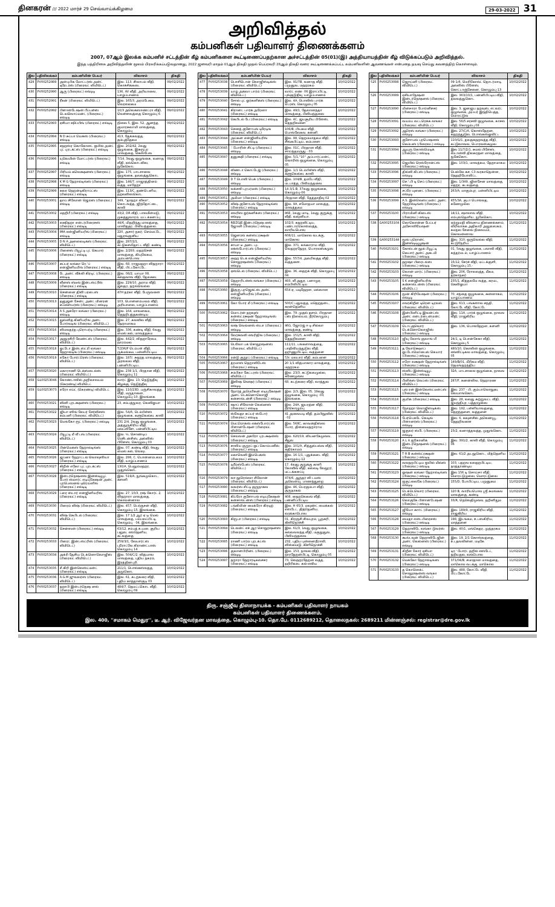தினகரன் /// 2022 மார்ச் 29 செவ்வாய்க்கிழமை
29-03-2022 31
அறிவித்தல்
கம்பனிகள் பதிவாளர் திணைக்களம்
2007, 07ஆம் இலக்க கம்பனிச் சட்டத்தின் கீழ் கம்பனிகளை கூட்டிணைப்பதற்கான அச்சட்டத்தின் 05(01)(இ) அத்தியாயத்தின் கீழ் விடுக்கப்படும் அறிவித்தல்.
இந்த பத்திரிகை அறிவித்தலின் மூலம் பிரசுரிக்கப்படுவதானது, 2022 ஜனவரி மாதம் 01ஆம் திகதி முதல் பெப்ரவரி 28ஆம் திகதி வரை கூட்டிணைக்கப்பட்ட கம்பனிகளின் ஆவணங்கள் என்பதை தயவு செய்து கவனத்திற் கொள்ளவும்.
| இல | பதிவிலக்கம் | கம்பனியின் பெயர் | விலாசம் | திகதி |
| --- | --- | --- | --- | --- |
| 429 | PV00252989 | அன்புபிக மோட்டர்ஸ் அன்ட் டிரேடர்ஸ் (பிரைவட் லிமிடெட்) | இல. 113, சிலாபம் வீதி, கொச்சிக்கடை | 09/02/2022 |
| 430 | PV00252990 | ஆரு (பிரைவட்) எல்டிடி | 136, AV வீதி, அரியாலை, யாழ்ப்பாணம் | 09/02/2022 |
| 431 | PV00252991 | ரீகன் (பிரைவட் லிமிடெட்) | இல. 165/3, அரம்பேகம, வெரல்லகம | 09/02/2022 |
| 432 | PV00252992 | பிளான்டேஷன் பீப்பள்ஸ் டெவலொப்மன்ட் (பிரைவட்) எல்டிடி | 10/3 அலெக்ஸாண்ட்ரா வீதி, வெள்ளவத்தை கொழும்பு 6 | 09/02/2022 |
| 433 | PV00252993 | ஏசியா ஷிப்பிங் (பிரைவட்) எல்டிடி | நிலை 5, இல. 52, ஆனந்த குமாரசுவாமி மாவத்தை, கொழும்பு | 09/02/2022 |
| 434 | PV00252994 | N D சுப்பா மெக்ஸ் (பிரைவட்) எல்டிடி | 413, தேக்கவத்த, தம்புத்தேகம | 09/02/2022 |
| 435 | PV00252995 | சஹஸ்ர கொகோனட் ஒயில் அன்ட் புட் புரடக்ட்ஸ் (பிரைவட்) எல்டிடி | இல. 202/42, 2வது ஒழுங்கை, இசுருபுர மாவத்தை, கெஸ்பேவ | 09/02/2022 |
| 436 | PV00252996 | யுவெயின் மோட்டர்ஸ் (பிரைவட்) எல்டிடி | 7/14, 3வது ஒழுங்கை, வனாத வீதி, கங்கொடவில, நுகேகொட | 09/02/2022 |
| 437 | PV00252997 | பிரியம் கலெக்ஷன்ஸ் (பிரைவட்) எல்டிடி | இல. 175, பாடசாலை ஒழுங்கை, தலவத்துகொட | 09/02/2022 |
| 438 | PV00252998 | K M G ஹோல்டிங்ஸ் (பிரைவட்) எல்டிடி | இல. 146/7, ராஜரத்தினம் வத்த, மாஹோ | 09/02/2022 |
| 439 | PV00252999 | கவர ஹென்டிகிராப்ட்ஸ் (பிரைவட்) எல்டிடி | இல. 113/C, தண்டெனிய, ஹலவிஸகொட | 09/02/2022 |
| 440 | PV00253001 | தாய் சிலோன் ஜெம்ஸ் (பிரைவட்) எல்டிடி | 349, ''தாஹா விலா', கொடவத்த, ஜிந்தோட்டை, காலி | 09/02/2022 |
| 441 | PV00253002 | மஹிபீ (பிரைவட்) எல்டிடி | 43/2, DR வீதி, பாலமீன்மடு, முகத்துவாரம், மட்டக்களப்பு | 09/02/2022 |
| 442 | PV00253003 | லஷிஹா என்டர்பிரைசஸ் (பிரைவட்) எல்டிடி | 44/6, மிஹிந்து மாவத்தை, மாவித்தர, பிலியந்தலை. | 09/02/2022 |
| 443 | PV00253004 | IMA என்ஜினியரிங் (பிரைவட்) எல்டிடி | 220, அசார் நகர், செம்மட்டே, மதுரங்குளிய | 09/02/2022 |
| 444 | PV00253005 | D N A அனலைடிக்ஸ் (பிரைவட் லிமிடெட்) | இல. 287/2/1, கட்டுகஸ்தோட்ட வீதி, கண்டி | 09/02/2022 |
| 445 | PV00253006 | பிளைஸ் பியூட்டி புட் கெயார் (பிரைவட்) எல்டிடி | இல. 2/293, மஹசென் மாவத்தை, கியுலேகம, அம்பன்பொல. | 09/02/2022 |
| 446 | PV00253007 | சுப்பர் லங்கா ரெ.'ப் என்ஜினியரிங் (பிரைவட்) எல்டிடி | இல. 68, ராஜமஹா விஹாரா வீதி, பிட்டகோட்டே. | 09/02/2022 |
| 447 | PV00253008 | டே அன்ட் வீக்லி கிரடிட் (பிரைவட்) எல்டிடி | இல. 08/2, யாயா 08, கல்தலாவ வீதி, தேவகல. | 09/02/2022 |
| 448 | PV00253009 | வீனஸ் ஸ்டீல் இன்டஸ்ட்ரீஸ் (பிரைவட்) எல்டிடி | இல. 229/10, அராம வீதி, ஜல்தர, ஹங்வெல்ல | 09/02/2022 |
| 449 | PV00253010 | சென்னை திவி பரடைஸ் (பிரைவட்) எல்டிடி | 47H தர்கா வீதி, பேருவளை | 09/02/2022 |
| 450 | PV00253013 | தனுஜன் சேன்ட் அன்ட் மினரன் சப்ளையர்ஸ் (பிரைவட்) எல்டிடி | 103, பொன்னம்பலம் வீதி, அரியாலை, யாழ்ப்பாணம் | 09/02/2022 |
| 451 | PV00253014 | A S அக்ரோ லங்கா (பிரைவட்) எல்டிடி | இல. 164, மாவனகம, தெஹிபத்தகண்டிய | 09/02/2022 |
| 452 | PV00253015 | துல்னித் கினியரிங் அன்ட் போர்வடிங் (பிரைவட் லிமிடெட்) | இல. 27, கலவில வீதி, ஹோமாகம | 09/02/2022 |
| 453 | PV00253016 | விமலதர்த புரொபர்டி (பிரைவட்) எல்டிடி | இல. 336, கண்டி வீதி, 6வது மைல் கல், மாவத்தகம | 09/02/2022 |
| 454 | PV00253017 | அனுரசிரி லேண்ட்ஸ் (பிரைவட் லிமிடெட்) | இல. 442/2, விஹாரேகம, நாரம்மல | 09/02/2022 |
| 455 | PV00253018 | ஓட்டோ இன்டஸ்ட்ரி லங்கா ஹோல்டிங் (பிரைவட்) எல்டிடி | T/236/F டெம்பள் வீதி, ருக்மல்கம, பன்னிபிட்டிய. | 09/02/2022 |
| 456 | PV00253019 | எகோ போர்ட்ரெஸ் (பிரைவட் லிமிடெட்) | இல. 187/, சுஹத மாவத்தை, அரவ்வல வீதி, பன்னிபிட்டிய., | 09/02/2022 |
| 457 | PV00253020 | மகாராணி டெக்ஸ்டைல்ஸ் (பிரைவட் லிமிடெட்) | இல. 238 1/1, பிரதான வீதி, கொழும்பு 11 | 09/02/2022 |
| 458 | GL00253046 | கோண்டாவில் அறிவாலயம் (கெரண்டி) லிமிடெட் | வார்ட் இல. 13, நெடுந்தீவு கிழக்கு, நெடுந்தீவு | 10/02/2022 |
| 459 | GL00253073 | எரோ எய்ட் (கெரண்டி) லிமிடெட் | இல. 110/23D, பஞ்சிகாவத்த வீதி, மருதானை, கொழும்பு-10, இலங்கை | 10/02/2022 |
| 460 | PV00253021 | வினி புரடக்ஷன்ஸ் (பிரைவட்) எல்டிடி | 23, சம்பத்நுவர, வெலிஓயா | 10/02/2022 |
| 461 | PV00253022 | ஜியா ஸிங் லேபர் சேர்விசஸ் கம்பனி (பிரைவட் லிமிடெட்) | இல. 54/A, டெம்பிள்ஸ் ஒழுங்கை, களுவெல்ல, காலி | 10/02/2022 |
| 462 | PV00253023 | மெங்கோ ரூட் (பிரைவட்) எல்டிடி | 231 2/4, 2வது ஒழுங்கை, அத்துருகிரிய வீதி, மலபள்ளே, பன்னிபிட்டிய | 10/02/2022 |
| 463 | PV00253024 | பியூட்டி மீ லீ பங் (பிரைவட் லிமிடெட்) | இல. ½, சொண்டிப் ரெசிடன்சிஸ், அல்விஸ் பிளேஸ், கொழும்பு 03 | 10/02/2022 |
| 464 | PV00253025 | பின்மெக்ஸ் ஹோல்டிங்ஸ் (பிரைவட்) எல்டிடி | இல. 07, கண்டி வீதி, 9வது மைல் கல், வெவுட | 10/02/2022 |
| 465 | PV00253026 | ஜப்னா ஹோட்டல் லொவுஸியா (பிரைவட்) எல்டிடி | இல. 286, C. பொன்னம்பலம் வீதி, யாழ்ப்பாணம் | 10/02/2022 |
| 466 | PV00253027 | கிறீன் எகோ புட் புரடக்ட்ஸ் (பிரைவட்) எல்டிடி | 130/A, பெலும்மஹர, முதுங்கொட | 10/02/2022 |
| 467 | PV00253028 | இன்டர்நெஷனல் இன்ஸ்டியூட் போர் ஸ்மார்ட் எடியுகேஷன் அன்ட் புரபெஸனல் டிரெய்னிங் (பிரைவட்) எல்டிடி | இல. 519/A, நுங்கமுகொட, களனி | 10/02/2022 |
| 468 | PV00253029 | ட்ரை ஸ்டார் என்ஜினியரிங் (பிரைவட்) எல்டிடி | இல. 27, 10/3, ரஷ் கோர்ட் 2, விஹாரா மாவத்தை, கொலன்னாவ | 10/02/2022 |
| 469 | PV00253030 | பிரைம் விஷ் (பிரைவட் லிமிடெட்) | இல. 457, பெர்குசன் வீதி, கொழும்பு-15, இலங்கை. | 10/02/2022 |
| 470 | PV00253031 | விஷ் கெபிடல் (பிரைவட் லிமிடெட்) | இல. 17 1/2 ஆர் ஏ டி மெல் மாவத்தை, பம்பலப்பிட்டி, கொழும்பு - 04, இலங்கை. | 10/02/2022 |
| 471 | PV00253032 | சென்ஸன் (பிரைவட்) எல்டிடி | 63/12, சம்பத் உயன, சூரிய பலுவ, எல்தெனிய, கடவத்தை | 10/02/2022 |
| 472 | PV00253033 | பிரைட் இன்டஸ்ட்ரிஸ் (பிரைவட் லிமிடெட்) | 259/3/1, லேயார்ட்ஸ் புரோட்வே கிராண்ட்பாஸ் கொழும்பு 14 | 10/02/2022 |
| 473 | PV00253034 | அக்ரி தேசிய டெக்னொலொஜிஸ் (பிரைவட் லிமிடெட்) | இல. 504/C/2, வித்யால மாவத்தை, புதிய நகரம், இரத்தினபுரி. | 10/02/2022 |
| 474 | PV00253035 | சீ.கிரி இன்வெஸ்ட்மன்ட் (பிரைவட்) எல்டிடி | 211/1, பொல்கஸ்வத்த, அமுகொட | 10/02/2022 |
| 475 | PV00253036 | A.G.M ஜுவலர்ஸ் (பிரைவட் லிமிடெட்) | இல. 61, கடற்கரை வீதி, புதிய காத்தான்குடி 03 | 10/02/2022 |
| 476 | PV00253037 | ஹாபி இன்டர்நெஷ னல் (பிரைவட்) எல்டிடி | 484/7, தெமட்டகொட வீதி, கொழும்பு 09 | 10/02/2022 |
| இல | பதிவிலக்கம் | கம்பனியின் பெயர் | விலாசம் | திகதி |
| --- | --- | --- | --- | --- |
| 477 | PV00253038 | பொசிடொன் லொஜிஸ்டிக்ஸ் (பிரைவட் லிமிடெட்) | இல. 91/7B, வனாத வீதி, பமுனுவ, மஹரகம | 10/02/2022 |
| 478 | PV00253039 | யாழ் அக்வா பார்ம் (பிரைவட் லிமிடெட்) | வார்ட் எண்- 06 இராப்பிட்டி, புங்குடுதீவு, யாழ்ப்பாணம் | 10/02/2022 |
| 479 | PV00253040 | சோல் புட் ஓர்கனிக்ஸ் (பிரைவட்) எல்டிடி | இல. 4A, பொலிஸ் பார்க் டெரஸ், கொழும்பு 05 | 10/02/2022 |
| 480 | PV00253041 | கிரான்ட் பார்க் அரேனா (பிரைவட்) எல்டிடி | இல. 49/1, தேவானந்தா மாவத்தை, பிலியந்தலை | 10/02/2022 |
| 481 | PV00253042 | கெபிடல் பே (பிரைவட்) எல்டிடி | இல. 4C, ஜயசூரிய பிளேஸ், தெஹிவளை | 10/02/2022 |
| 482 | PV00253043 | செனத் குளோபல் டிரேடிங் (பிரைவட் லிமிடெட்) | 106/B, பியகம வீதி, பொல்லேகல, களனி. | 10/02/2022 |
| 483 | PV00253044 | அய்கன் என்ஜினியரிங் (பிரைவட்) எல்டிடி | இல. 98, ஹெம்மாதகம வீதி, சிங்கபிட்டிய, கம்பளை | 10/02/2022 |
| 484 | PV00253045 | .'.போரின் சிட்டி (பிரைவட்) எல்டிடி | இல. 01C, பிரதான வீதி, சாய்ந்தமருது - 03 | 10/02/2022 |
| 485 | PV00253047 | தனுக்ஷி (பிரைவட்) எல்டிடி | இல. 5/1,''10'' அப்பார்ட்மன்ட், லொரிஸ் ஒழுங்கை, கொழும்பு 05 | 10/02/2022 |
| 486 | PV00253048 | லிண்டா கொட்டேஜ் (பிரைவட்) எல்டிடி | இல. 1/1 டெம்பிள்ஸ் வீதி, களுவெல்ல, காலி | 10/02/2022 |
| 487 | PV00253049 | D T பொலி பெக் (பிரைவட்) எல்டிடி | இல. 104/B, தம்பே வீதி, மடபாத்த, பிலியந்தலை. | 10/02/2022 |
| 488 | PV00253050 | லக்சவி புரபர்டீஸ் (பிரைவட்) எல்டிடி | 14-3/1-B, 37வது ஒழுங்கை, கொழும்பு-06 | 10/02/2022 |
| 489 | PV00253051 | அமிமா (பிரைவட்) எல்டிடி | பிரதான வீதி, தேத்தாதீவு-02 | 10/02/2022 |
| 490 | PV00253052 | விஷ் குளோபல் ஹோல்டிங்ஸ் (பிரைவட்) எல்டிடி | இல. 9A, சமோதயா மாவத்த, மாவத்தகம | 10/02/2022 |
| 491 | PV00253053 | எவரிஸ ஓர்கனிக்ஸ் (பிரைவட்) எல்டிடி | 86E, 1வது மாடி, 1வது குறுக்கு வீதி, வவுனியா. | 10/02/2022 |
| 492 | PV00253054 | REIZGJE இன்டர்நெஷ னல் ஜோனி (பிரைவட்) எல்டிடி | 102/3, கஹவிட்டிய, பண்டாரகொஸ்வத்த, வாரியபொல | 10/02/2022 |
| 493 | PV00253055 | ஜெனரல் கன்ஸ்ட்ரக்ஷன் (பிரைவட்) எல்டிடி | 608/11, மாகொல வடக்கு, மாகொல | 10/02/2022 |
| 494 | PV00253056 | சாயா டீ அன்ட் புட் எக்ஸ்போர்ட்ஸ் (பிரைவட்) எல்டிடி | இல. 371, கங்காராம வீதி, வெஹரஹேர, பொரலஸ்கமுவ | 10/02/2022 |
| 495 | PV00253057 | ஹை டெக் என்ஜினியரிங் சொலூஷன்ஸ் (பிரைவட்) எல்டிடி | இல. 557/4, அவரிவத்த வீதி, வத்தளை. | 10/02/2022 |
| 496 | PV00253058 | ஏஸ்டெல் (பிரைவட் லிமிடெட்) | இல. 36, ஹைக் வீதி, கொழும்பு 04 | 10/02/2022 |
| 497 | PV00253059 | ஹொரிடன்ஸ் லங்கா (பிரைவட்) எல்டிடி | 493, வீ-அதுர, பனாமுர, எம்பிலிபிட்டிய | 10/02/2022 |
| 498 | PV00253060 | இகுரு புரஜெக்ட்ஸ் அன்ட் என்ஜினியரிங் (பிரைவட்) எல்டிடி | 654 ஏ, யடிஹேன, மல்வான | 10/02/2022 |
| 499 | PV00253061 | கோ போர் மீ (பிரைவட்) எல்டிடி | 500/C பதுவத்த, மஹெதன்ட, கரன்தெனிய | 10/02/2022 |
| 500 | PV00253062 | மொடர்ன் ஹவுஸ் கன்ஸ்ட்ரக்ஷன் ஹோல்டிங்ஸ் (பிரைவட்) எல்டிடி | இல. 79. முதல் தளம், பிரதான பஸ் நிலையம், நீர்கொழும்பு | 10/02/2022 |
| 501 | PV00253063 | லஷ் வெல்னஸ் ஸ்பா (பிரைவட்) எல்டிடி | 46G, ஜோர்ஜ் ஈ டி சில்வா மாவத்தை, கண்டி | 10/02/2022 |
| 502 | PV00253064 | வேர்க்வலி எவ்ரிதிங் (பிரைவட்) எல்டிடி | இல. 151/5, காலி வீதி, தெஹிவளை | 10/02/2022 |
| 503 | PV00253065 | பெலோ பக் சொலூஷன்ஸ் (பிரைவட் லிமிடெட்) | 111/11, பங்களாவத்தை, பாதிலியந்துடுவ வீதி, ஹுணுபிட்டிய, வத்தளை | 10/02/2022 |
| 504 | PV00253066 | ரன்டு குறூப் (பிரைவட்) எல்டிடி | 53c மலபார் வீதி, கம்பளை | 10/02/2022 |
| 505 | PV00253067 | த்ரமாஸ் ஹொலிடேஸ் (பிரைவட்) எல்டிடி | 20 1/1 வித்யாகார மாவத்தை, மஹரகம | 10/02/2022 |
| 506 | PV00253068 | சம்பிகா கேட்டரஸ் (பிரைவட் லிமிடெட்) | இல. 23/3, கட்டுவலமுல்ல, கணேமுல்ல | 10/02/2022 |
| 507 | PV00253069 | இலிஷ லெஷர் (பிரைவட்) எல்டிடி | 68, கடற்கரை வீதி, வாத்துவ | 10/02/2022 |
| 508 | PV00253070 | நோர்த் அமெரிகன் எடியுகேஷன் அன்ட் டெக்னொலொஜி கன்சால்டன்சி (பிரைவட்) எல்டிடி | இல. 2/3, இல. 05, 19வது ஒழுங்கை, கொழும்பு -03, இலங்கை. | 10/02/2022 |
| 509 | PV00253071 | ஷாப் சிலோன் வெல்னஸ் (பிரைவட்) எல்டிடி | இல. 24A, ஜயரத்ன வீதி, நீர்கொழும்பு | 10/02/2022 |
| 510 | PV00253072 | ஸ்வேதா சுப்பர் ஸ்டோர் (பிரைவட்) எல்டிடி | 41 அலையடி வீதி, தம்பிலுவில் - 02 | 10/02/2022 |
| 511 | PV00253074 | மெட்ரொக்ஸ் எக்ஸ்போர்ட்ஸ் பிளான்டேஷன் (பிரைவட் லிமிடெட்) | இல. 568C, காவன்திஸ்ஸ போர, திஸ்ஸமஹாராம | 10/02/2022 |
| 512 | PV00253075 | செய்லன் அக்ரோ புரடக்ஷன்ஸ் (பிரைவட்) எல்டிடி | இல. 620/19, லியனகேமுல்ல, சீதுவ | 10/02/2022 |
| 513 | PV00253076 | சாலிய குறூப் ஒப் கொம்பனீஸ் (பிரைவட்) எல்டிடி | இல. 101/A, சித்துல்பவ்வ வீதி, கதிர்காமம் | 10/02/2022 |
| 514 | PV00253077 | மகாவெலி இம்பெக்ஸ் (பிரைவட்) எல்டிடி | இல. 16-1/1, புதுக்கடை வீதி, கொழும்பு-12 | 10/02/2022 |
| 515 | PV00253078 | டிரீம்ஸ்பேஸ் (பிரைவட் லிமிடெட்) | 17, 4வது குறுக்கு காளி கோவில் வீதி, கல்லடி வேலூர், மட்டக்களப்பு | 10/02/2022 |
| 516 | PV00253079 | லா லுரெல்லா சிலோன் (பிரைவட் லிமிடெட்) | 474/6, ஆந்தர் வி டயஸ் அவென்யு, பாணந்துறை | 10/02/2022 |
| 517 | PV00253080 | லவர்ஸ் சிட்டி குருநாகல (பிரைவட்) எல்டிடி | இல. 46, பெரகும்பா வீதி, குருநாகல் | 10/02/2022 |
| 518 | PV00253081 | கிப்ரோ குளோபல் எடியுகேஷன் கன்சால்டன்ஸ் (பிரைவட்) எல்டிடி | 408, ஹைலெவல் வீதி, பன்னிப்பிட்டிய | 10/02/2022 |
| 519 | PV00253082 | டங்கியின் மைக்ரோ கிரடிற் (பிரைவட்) எல்டிடி | இல. H 65/3, மவுண்ட் மைக்கல் எஸ்டேட், தித்தெனிய, வரக்காபொல | 10/02/2022 |
| 520 | PV00253083 | கிருபா (பிரைவட்) எல்டிடி | 01, கிரஞ்சி சிவபுரம், பூநகரி, கிளிநொச்சி | 10/02/2022 |
| 521 | PV00253084 | டெலன்ட் எச்.ஆர் சொலூஷன்ஸ் (பிரைவட்) எல்டிடி | இல. 61/3, 1வது ஒழுங்கை, கல்வலலந்த வீதி, மகுலுதுவ, பிலியந்தலை. | 10/02/2022 |
| 522 | PV00253085 | ராணி பார்ம் புரடக்ட்ஸ் (பிரைவட்) எல்டிடி | 232, புதிய புன்னைநீராவி, விஸ்வமடு, கிளிநொச்சி | 10/02/2022 |
| 523 | PV00253086 | குவான்பிரின்ட் (பிரைவட்) எல்டிடி | இல. 153, நாவல வீதி, நாரஹேன்பிட்டி, கொழும்பு 05 | 10/02/2022 |
| 524 | PV00253087 | ஹாரா ஹோர்டிகல்ச்சர் (பிரைவட்) எல்டிடி | 73, வெஹரஹேன வத்த, ஹிரிவல, கல்-எலிய | 10/02/2022 |
| இல | பதிவிலக்கம் | கம்பனியின் பெயர் | விலாசம் | திகதி |
| --- | --- | --- | --- | --- |
| 525 | PV00253088 | ஜொய்னி (பிரைவட் லிமிடெட்) | 09-1/6, மெரிகோல்ட் தொடர்மாடி, அல்விஸ் பிளேஸ், கொட்டாஞ்சேனை, கொழும்பு-13 | 10/02/2022 |
| 526 | PV00253089 | ஏசியாநேஷன் இன்டர்நெஷனல் (பிரைவட் லிமிடெட்) | இல. 363/10/1, பன்னிபிட்டிய வீதி, தலவத்துகொட | 10/02/2022 |
| 527 | PV00253090 | மின்சாரா போர்னிச்சர் (பிரைவட்) எல்டிடி | இல. 3, ஜனஜய ஹவுஸ், எட்வர்ட் ஒழுங்கை, அப்பர் இந்திபெத்த, மொரட்டுவ | 10/02/2022 |
| 528 | PV00253091 | வயம்ப வட்டரெக்க லங்கா (பிரைவட் லிமிடெட்) | இல. 56/5 சரசவி ஒழுங்கை, காசல் வீதி, கொழும்பு 08 | 10/02/2022 |
| 529 | PV00253092 | ஆரெஸ் லங்கா (பிரைவட்) எல்டிடி | இல. 27/C/A, கொஸ்ஹேன, கஹந்துடுவ, பொல்கஸ்ஓவிட்ட | 10/02/2022 |
| 530 | PV00253093 | குளோபல் புரபெஷனல் கெம்பஸ் (பிரைவட்) எல்டிடி | 110/G/1, தவதகஹவத்த வீதி, கட்டுவாவல, பொரலஸ்கமுவ | 10/02/2022 |
| 531 | PV00253094 | ஆயுரு கொஸ்மெடிக் (பிரைவட்) எல்டிடி | இல 11/7/2/1, சுமல் பிளேஸ், ஸ்டான்லி திலகரத்ன மாவத்தை, நுகேகொட | 10/02/2022 |
| 532 | PV00253095 | ஜெயில் ரெஸ்ரோன்ட்ஸ் (பிரைவட்) எல்டிடி | இல. 103/1, மாவத்கம, ஹோமாகம | 10/02/2022 |
| 533 | PV00253096 | திவ்வி கிட்ஸ் (பிரைவட்) எல்டிடி | பெல்லே கச, C3 வரகாதென்ன, தெஹியோவிட்ட | 10/02/2022 |
| 534 | PV00253097 | செ.'.பி டி செப் (பிரைவட்) எல்டிடி | இல. 1/349, ஜினசேன மாவத்தை, மஹர, கடவத்தை. | 10/02/2022 |
| 535 | PV00253098 | சப்ரே யுனைட் (பிரைவட்) எல்டிடி | 263/A, மாகும்புர, பன்னிபிட்டிய | 10/02/2022 |
| 536 | PV00253099 | A.S. இன்வெஸ்ட்மன்ட் அன்ட் ஹோல்டிங்ஸ் (பிரைவட்) எல்டிடி | 455/3A, குடா பொல்லத, கணேமுல்ல | 10/02/2022 |
| 537 | PV00253100 | பிராமினி கிடைஸ் (பிரைவட்) எல்டிடி | 14/11, ஷாலாவ வீதி, எம்புல்தெனிய, நுகேகொட | 10/02/2022 |
| 538 | GA00253104 | கொலொன்ன பேப்பர் அசோஸியேஷன் | ஏற்றுமதி விவசாய திணைக்களம், விரிவாக்க அதிகாரி அலுவலகம், கமநல சேவை நிலையம், கொலன்னாவ | 11/02/2022 |
| 539 | GA00253144 | மூவ் புரொன்ட் இன்ஸ்டிடியூஷன் | இல. 310, ஒருவெல்ல வீதி, கட்டுநேரிய. | 11/02/2022 |
| 540 | PV00253101 | கோல்டன் லுக் பியூட்டி கெயார் அன்ட் அகடமி (பிரைவட்) எல்டிடி | 01, 5வது ஒழுங்கை, பலாலி வீதி, கந்தர்மடம், யாழ்ப்பாணம் | 11/02/2022 |
| 541 | PV00253102 | ஹஷா பிரைடல்ஸ் (பிரைவட்) எல்டிடி | 15/12, சேர்ச் வீதி, மட்டக்குளி, கொழும்பு 15,- | 11/02/2022 |
| 542 | PV00253103 | வொன் மார்ட் (பிரைவட்) எல்டிடி | இல. 206, ரோலவத்த, மீகம, தர்காநகர் | 11/02/2022 |
| 543 | PV00253105 | S K என்ஜினியரிங் கன்சால்டன்ஸ் (பிரைவட் லிமிடெட்) | 235/1, கித்தலமே வத்த, கரமட, கெலிஓயா | 11/02/2022 |
| 544 | PV00253106 | மூன் கிரியேஷன் (பிரைவட்) எல்டிடி | 70, சந்தை ஒழுங்கை, சுன்னாகம், யாழ்ப்பாணம் | 11/02/2022 |
| 545 | PV00253107 | எவர்கிறீன் டிரென் டிரவல் (பிரைவட் லிமிடெட்) | இல. 613, பங்களாவ சந்தி, கோட்டே வீதி, கோட்டே | 11/02/2022 |
| 546 | PV00253108 | இன்பினிட்டி இவன்ட்ஸ் அன்ட் என்டர்டைன்மன்ட் (பிரைவட் லிமிடெட்) | இல. 11A, பார்க் ஒழுங்கை, நாவல வீதி, ராஜகிரிய | 11/02/2022 |
| 547 | PV00253109 | டொட்குவொர் டெக்னொலொஜிஸ் (பிரைவட்) எல்டிடி | இல. 136, பொல்ஹேன, களனி | 11/02/2022 |
| 548 | PV00253110 | ஜியு லோங் குவாங் யீ (பிரைவட்) எல்டிடி | 24/1, டி பொன்சேகா வீதி, கொழும்பு 5 | 11/02/2022 |
| 549 | PV00253111 | த வோக்ஷொப் ஓட்டோமொபைல் கெயார் (பிரைவட்) எல்டிடி | 480/10, கொலின் ஒழுங்கை, எல்விட்டிகல மாவத்தை, கொழும்பு 05 | 11/02/2022 |
| 550 | PV00253112 | எரோ லக்ஷன் ஹோல்டிங்ஸ் (பிரைவட்) எல்டிடி | 149/B/01, மீரிகம வீதி, தெமங்ஹந்திய | 11/02/2022 |
| 551 | PV00253113 | ஸ்லிப் இன்ஸ்டியூட் (பிரைவட்) எல்டிடி | 32A, பாடசாலை ஒழுங்கை, நாவல | 11/02/2022 |
| 552 | PV00253114 | பீனிக்ஸ் வெப்ஸ் (பிரைவட் லிமிடெட்) | 287/F, கனன்வில, ஹொரண | 11/02/2022 |
| 553 | PV00253115 | புல் ரன் இன்வெஸ்ட்மன்ட்ஸ் (பிரைவட்) எல்டிடி | இல. 237 - பி, கும்பாலொலுவ, வெயாங்கொட | 11/02/2022 |
| 554 | PV00253116 | குயிக் (பிரைவட்) எல்டிடி | இல. 28, வலது சுற்றுவட்ட வீதி, ஜயந்திபுர, பத்தரமுல்ல | 11/02/2022 |
| 555 | PV00253117 | நோஹா லொஜிஸ்டிக்ஸ் (பிரைவட் லிமிடெட்) | இல. 192, பள்ளியாவத்தை, ஹெந்தளை, வத்தளை | 11/02/2022 |
| 556 | PV00253118 | பேர்பெக்டே வெடிங் பிளானர்ஸ் (பிரைவட்) எல்டிடி | இல. 6, கவுன்சில் அவென்யூ, தெஹிவளை | 11/02/2022 |
| 557 | PV00253119 | ஜகுவர் ஸ்பீட் (பிரைவட்) எல்டிடி | 23/2, வனாத்தவத்த, முதுங்கொட | 11/02/2022 |
| 558 | PV00253120 | A L A ஐகோனிக் இன்டர்நெஷனல் (பிரைவட்) எல்டிடி | இல. 391/2, காலி வீதி, கொழும்பு 06 | 11/02/2022 |
| 559 | PV00253121 | T R B கன்ஸ்ட்ரக்ஷன் (பிரைவட்) எல்டிடி | இல. 61/2 அடலுகொட, மித்தெனிய | 11/02/2022 |
| 560 | PV00253122 | வலஹபிட்டிய ஒயில் மில்ஸ் (பிரைவட்) எல்டிடி | 103, பஹல வலஹபிட்டிய, நாத்தாண்டிய | 11/02/2022 |
| 561 | PV00253123 | ஓஷன் லங்கா ஹோல்டிங்ஸ் (பிரைவட்) எல்டிடி | இல 156 டி சொய்சா வீதி, மொரட்டுமுல்ல, மொரட்டுவை | 11/02/2022 |
| 562 | PV00253124 | ஐகுட்லைகே (பிரைவட்) எல்டிடி | 155/D, போபிட்டிய, பமுனுகம | 11/02/2022 |
| 563 | PV00253125 | டெக்டெவொர் (பிரைவட் லிமிடெட்) | 120 B, வாரியபொல ஸ்ரீ சுமங்கல மாவத்தை, கண்டி | 11/02/2022 |
| 564 | PV00253126 | லொகுகே பிளான்டேஷன் (பிரைவட்) எல்டிடி | 33/R, நெவெதிமுல்ல, ஹினிதும | 11/02/2022 |
| 565 | PV00253127 | ஜியோ காா்ட் (பிரைவட்) எல்டிடி | இல. 189/9, ராஜகிரிய வீதி, ராஜகிரிய | 11/02/2022 |
| 566 | PV00253128 | மைதா என்டபிரைசஸ் (பிரைவட்) எல்டிடி | 198, இடங்கம, உடஸ்கிரிய, மாத்தளை | 11/02/2022 |
| 567 | PV00253129 | ஹொலிடே லங்கா டுவர்ஸ் (பிரைவட்) எல்டிடி | இல. 40/1, மங்கெதர, முத்தரகம | 11/02/2022 |
| 568 | PV00253130 | கூல்டவுன் ஹொலிடேஜின் அன்ட் வெல்னஸ் (பிரைவட்) எல்டிடி | இல. 19, 2/1 கொஸ்வத்தை, உடதலவின்ன, மடிகே | 11/02/2022 |
| 569 | PV00253131 | கிறீன் கோர் ஏசியா (பிரைவட் லிமிடெட்) | டிர.'.போர்ட் ஹில் எஸ்டேட், ஹியதல, வல்பொல | 11/02/2022 |
| 570 | PV00253132 | மெக்கோ ஹோல்டிங்ஸ் (பிரைவட்) எல்டிடி | 371/04/B, சமாதான மாவத்தை, மாகொல வடக்கு, மாகொல | 11/02/2022 |
| 571 | PV00253133 | த கொனெக்ட் சொலூஷன்ஸ் லங்கா (பிரைவட் லிமிடெட்) | இல. 488, கோட்டே வீதி, பிட்டகோட்டே | 11/02/2022 |
திரு. சஞ்ஜீவ திஸாநாயக்க - கம்பனிகள் பதிவாளர் நாயகம்
கம்பனிகள் பதிவாளர் திணைக்களம்,
இல. 400, ''சமாகம் மெதுர'', டீ. ஆர். விஜேவர்தன மாவத்தை, கொழும்பு-10. தொ.பே. 0112689212, தொலைநகல்: 2689211 மின்னஞ்சல்: registrar@dre.gov.lk